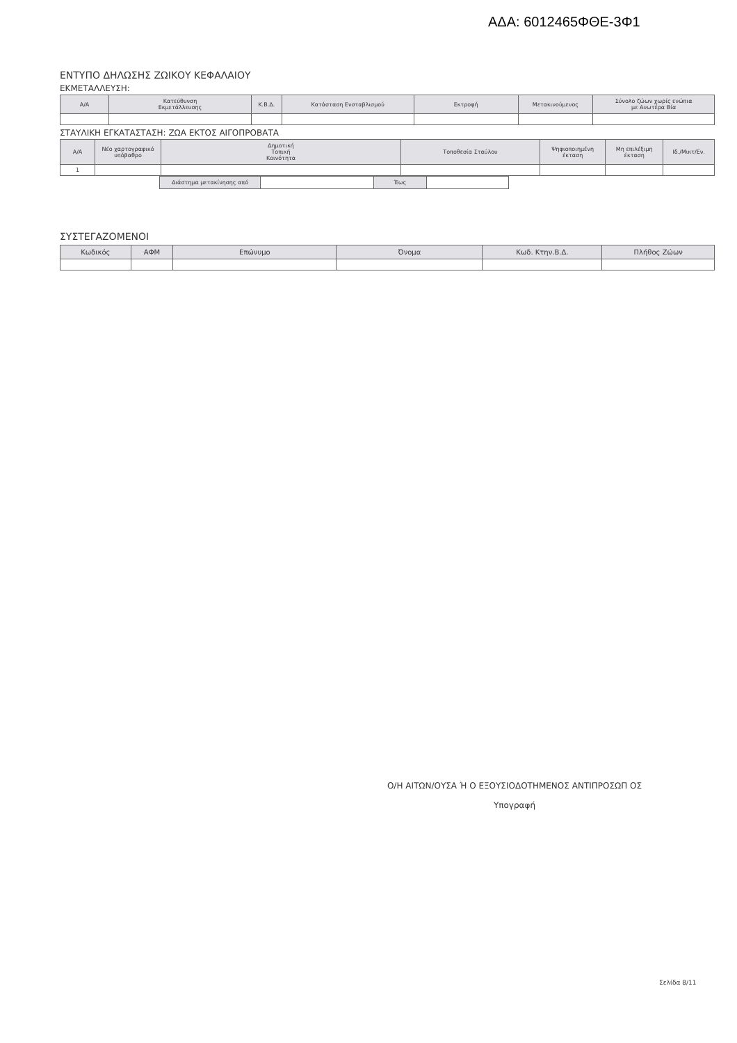ΑΔΑ: 6012465ΦΘΕ-3Φ1
ΕΝΤΥΠΟ ΔΗΛΩΣΗΣ ΖΩΙΚΟΥ ΚΕΦΑΛΑΙΟΥ
ΕΚΜΕΤΑΛΛΕΥΣΗ:
| Α/Α | Κατεύθυνση Εκμετάλλευσης | Κ.Β.Δ. | Κατάσταση Ενσταβλισμού | Εκτροφή | Μετακινούμενος | Σύνολο ζώων χωρίς ενώπια με Ανωτέρα Βία |
| --- | --- | --- | --- | --- | --- | --- |
ΣΤΑΥΛΙΚΗ ΕΓΚΑΤΑΣΤΑΣΗ: ΖΩΑ ΕΚΤΟΣ ΑΙΓΟΠΡΟΒΑΤΑ
| Α/Α | Νέο χαρτογραφικό υπόβαθρο | Δημοτική Τοπική Κοινότητα | Τοποθεσία Σταύλου | Ψηφιοποιημένη έκταση | Μη επιλέξιμη έκταση | Ιδ./Μικτ/Εν. |
| --- | --- | --- | --- | --- | --- | --- |
| 1 | | | | | | |
| Διάστημα μετακίνησης από | | Έως | |
ΣΥΣΤΕΓΑΖΟΜΕΝΟΙ
| Κωδικός | ΑΦΜ | Επώνυμο | Όνομα | Κωδ. Κτην.Β.Δ. | Πλήθος Ζώων |
| --- | --- | --- | --- | --- | --- |
Ο/Η ΑΙΤΩΝ/ΟΥΣΑ Ή Ο ΕΞΟΥΣΙΟΔΟΤΗΜΕΝΟΣ ΑΝΤΙΠΡΟΣΩΠ ΟΣ
Υπογραφή
Σελίδα 8/11